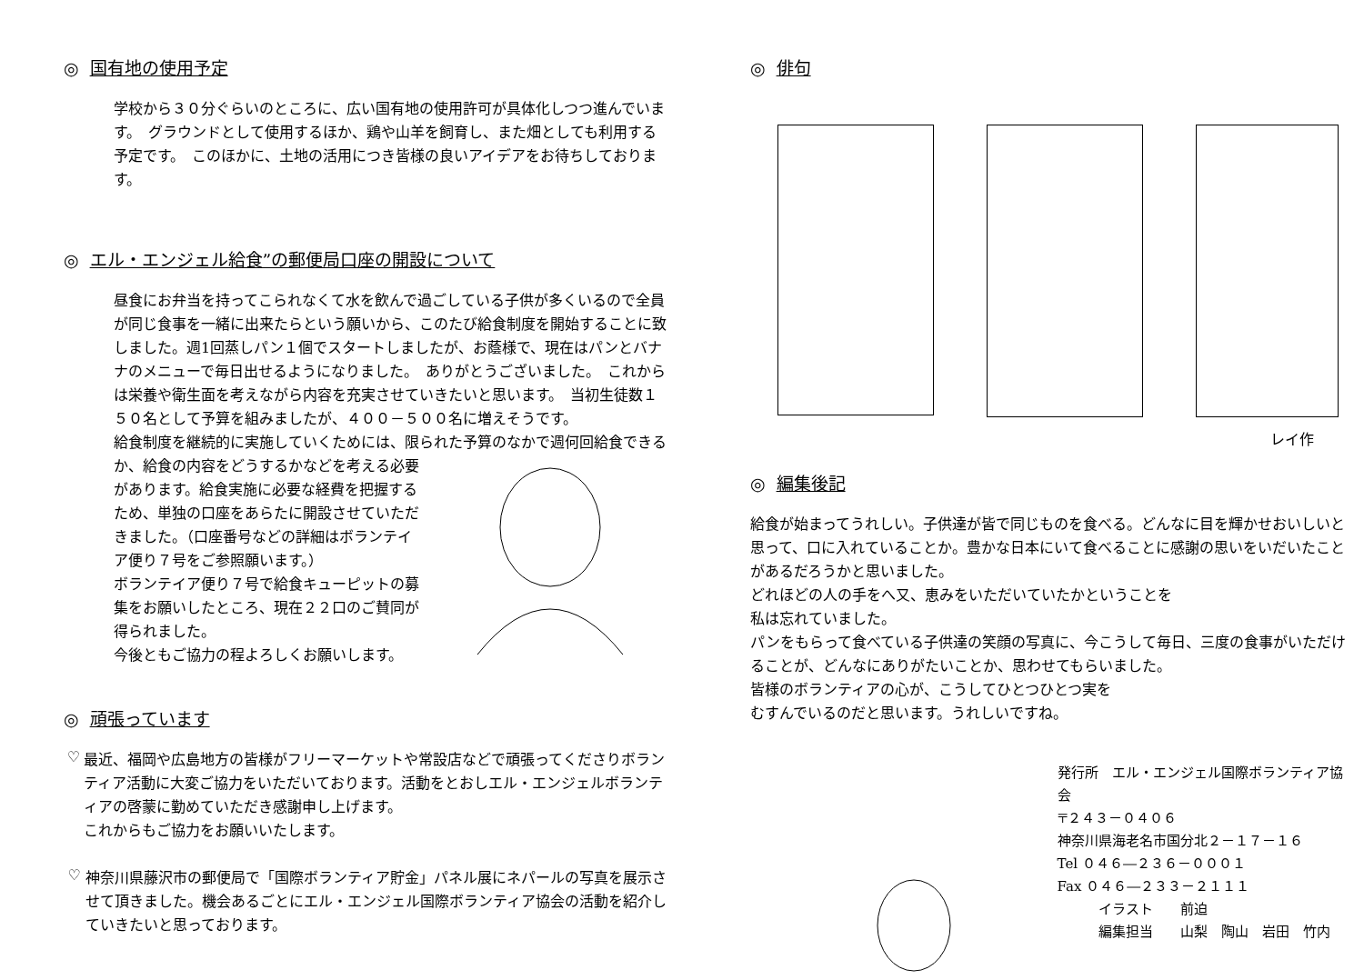◎ 国有地の使用予定
学校から３０分ぐらいのところに、広い国有地の使用許可が具体化しつつ進んでいます。　グラウンドとして使用するほか、鶏や山羊を飼育し、また畑としても利用する予定です。　このほかに、土地の活用につき皆様の良いアイデアをお待ちしております。
◎ エル・エンジェル給食”の郵便局口座の開設について
昼食にお弁当を持ってこられなくて水を飲んで過ごしている子供が多くいるので全員が同じ食事を一緒に出来たらという願いから、このたび給食制度を開始することに致しました。週1回蒸しパン１個でスタートしましたが、お蔭様で、現在はパンとバナナのメニューで毎日出せるようになりました。　ありがとうございました。　これからは栄養や衛生面を考えながら内容を充実させていきたいと思います。　当初生徒数１５０名として予算を組みましたが、４００－５００名に増えそうです。
給食制度を継続的に実施していくためには、限られた予算のなかで週何回給食できる
か、給食の内容をどうするかなどを考える必要があります。給食実施に必要な経費を把握するため、単独の口座をあらたに開設させていただきました。（口座番号などの詳細はボランテイア便り７号をご参照願います。）
ボランテイア便り７号で給食キューピットの募集をお願いしたところ、現在２２口のご賛同が得られました。
今後ともご協力の程よろしくお願いします。
◎ 頑張っています
♡
最近、福岡や広島地方の皆様がフリーマーケットや常設店などで頑張ってくださりボランティア活動に大変ご協力をいただいております。活動をとおしエル・エンジェルボランティアの啓蒙に勤めていただき感謝申し上げます。
これからもご協力をお願いいたします。
♡
神奈川県藤沢市の郵便局で「国際ボランティア貯金」パネル展にネパールの写真を展示させて頂きました。機会あるごとにエル・エンジェル国際ボランティア協会の活動を紹介していきたいと思っております。
◎ 俳句
レイ作
◎ 編集後記
給食が始まってうれしい。子供達が皆で同じものを食べる。どんなに目を輝かせおいしいと思って、口に入れていることか。豊かな日本にいて食べることに感謝の思いをいだいたことがあるだろうかと思いました。
どれほどの人の手をへ又、恵みをいただいていたかということを
私は忘れていました。
パンをもらって食べている子供達の笑顔の写真に、今こうして毎日、三度の食事がいただけることが、どんなにありがたいことか、思わせてもらいました。
皆様のボランティアの心が、こうしてひとつひとつ実を
むすんでいるのだと思います。うれしいですね。
発行所　エル・エンジェル国際ボランティア協会
〒２４３－０４０６
神奈川県海老名市国分北２－１７－１６
Tel ０４６―２３６－０００１
Fax ０４６―２３３－２１１１
　　　イラスト　　前迫
　　　編集担当　　山梨　陶山　岩田　竹内